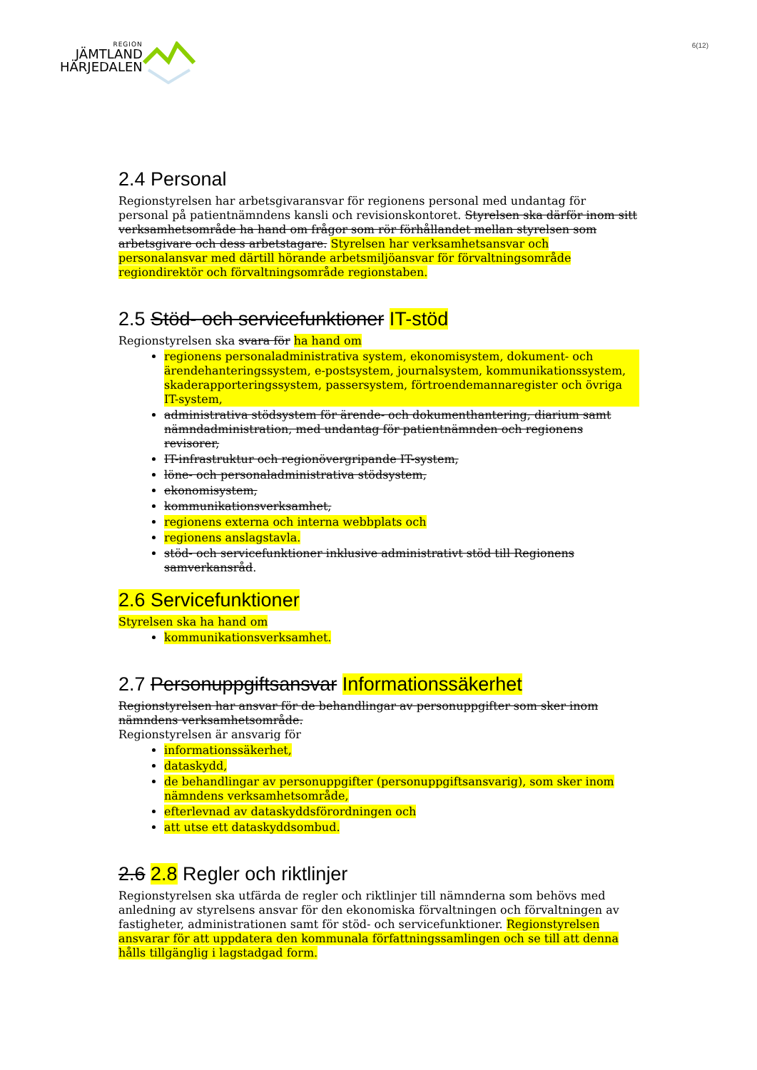REGION
JÄMTLAND
HÄRJEDALEN
6(12)
2.4 Personal
Regionstyrelsen har arbetsgivaransvar för regionens personal med undantag för personal på patientnämndens kansli och revisionskontoret. Styrelsen ska därför inom sitt verksamhetsområde ha hand om frågor som rör förhållandet mellan styrelsen som arbetsgivare och dess arbetstagare. Styrelsen har verksamhetsansvar och personalansvar med därtill hörande arbetsmiljöansvar för förvaltningsområde regiondirektör och förvaltningsområde regionstaben.
2.5 Stöd- och servicefunktioner IT-stöd
Regionstyrelsen ska svara för ha hand om
regionens personaladministrativa system, ekonomisystem, dokument- och ärendehanteringssystem, e-postsystem, journalsystem, kommunikationssystem, skaderapporteringssystem, passersystem, förtroendemannaregister och övriga IT-system,
administrativa stödsystem för ärende- och dokumenthantering, diarium samt nämndadministration, med undantag för patientnämnden och regionens revisorer,
IT-infrastruktur och regionövergripande IT-system,
löne- och personaladministrativa stödsystem,
ekonomisystem,
kommunikationsverksamhet,
regionens externa och interna webbplats och
regionens anslagstavla.
stöd- och servicefunktioner inklusive administrativt stöd till Regionens samverkansråd.
2.6 Servicefunktioner
Styrelsen ska ha hand om
kommunikationsverksamhet.
2.7 Personuppgiftsansvar Informationssäkerhet
Regionstyrelsen har ansvar för de behandlingar av personuppgifter som sker inom nämndens verksamhetsområde.
Regionstyrelsen är ansvarig för
informationssäkerhet,
dataskydd,
de behandlingar av personuppgifter (personuppgiftsansvarig), som sker inom nämndens verksamhetsområde,
efterlevnad av dataskyddsförordningen och
att utse ett dataskyddsombud.
2.6 2.8 Regler och riktlinjer
Regionstyrelsen ska utfärda de regler och riktlinjer till nämnderna som behövs med anledning av styrelsens ansvar för den ekonomiska förvaltningen och förvaltningen av fastigheter, administrationen samt för stöd- och servicefunktioner. Regionstyrelsen ansvarar för att uppdatera den kommunala författningssamlingen och se till att denna hålls tillgänglig i lagstadgad form.